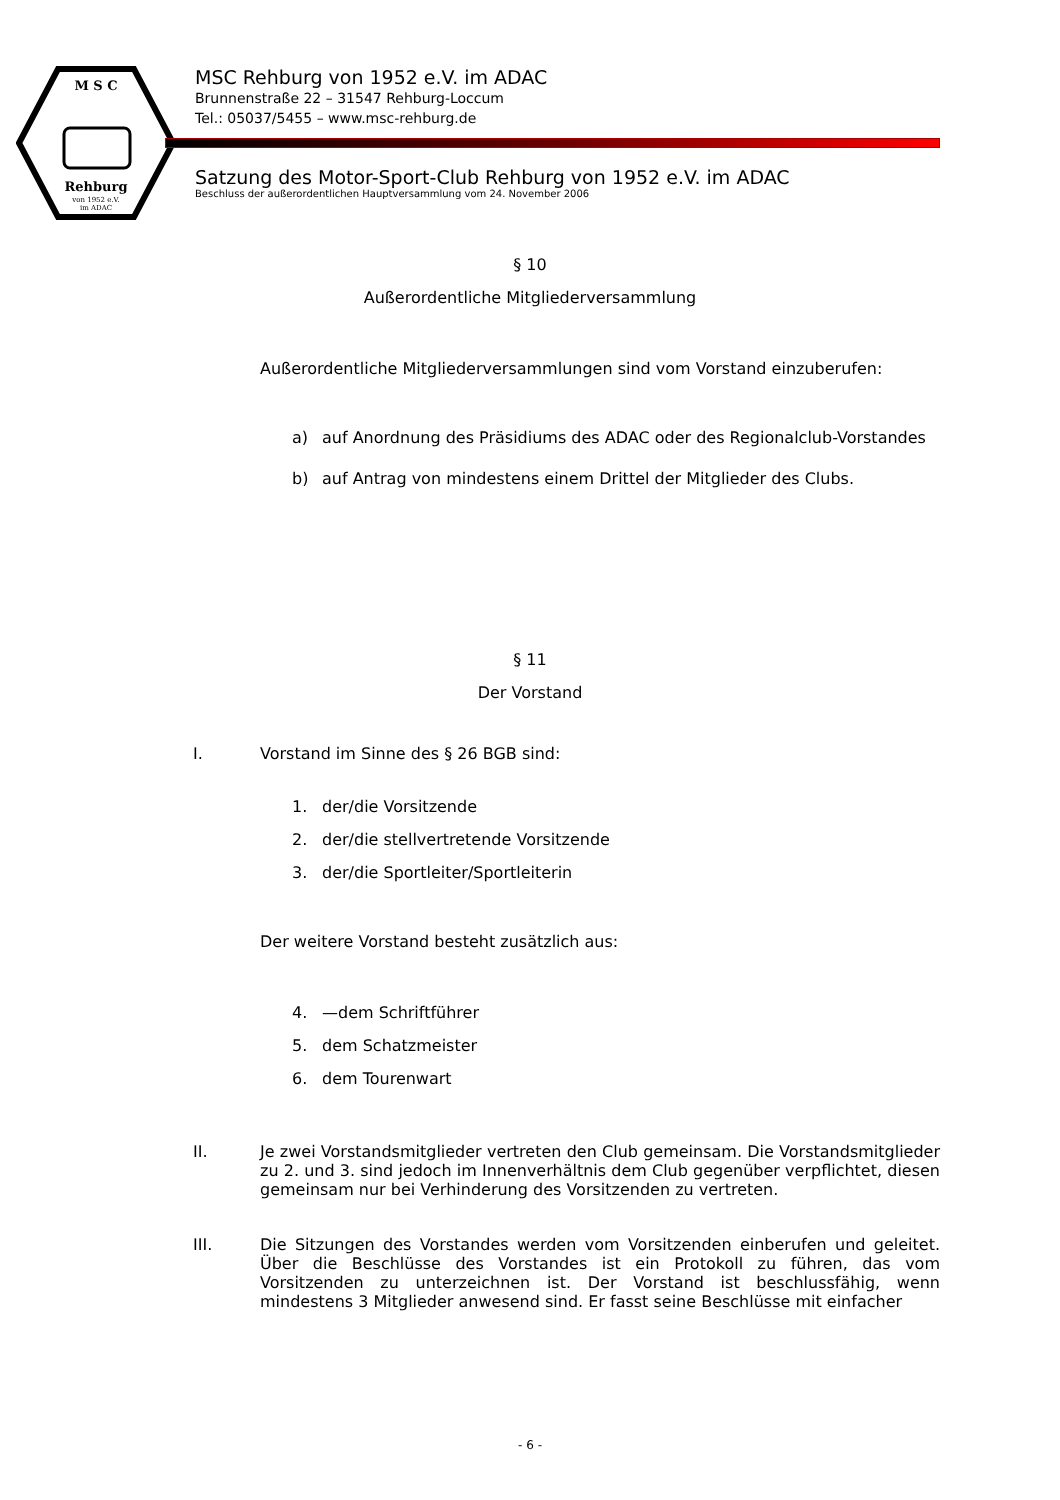M S C
Rehburg
von 1952 e.V.
im ADAC
MSC Rehburg von 1952 e.V. im ADAC
Brunnenstraße 22 – 31547 Rehburg-Loccum
Tel.: 05037/5455 – www.msc-rehburg.de
Satzung des Motor-Sport-Club Rehburg von 1952 e.V. im ADAC
Beschluss der außerordentlichen Hauptversammlung vom 24. November 2006
§ 10
Außerordentliche Mitgliederversammlung
Außerordentliche Mitgliederversammlungen sind vom Vorstand einzuberufen:
a) auf Anordnung des Präsidiums des ADAC oder des Regionalclub-Vorstandes
b) auf Antrag von mindestens einem Drittel der Mitglieder des Clubs.
§ 11
Der Vorstand
I. Vorstand im Sinne des § 26 BGB sind:
1. der/die Vorsitzende
2. der/die stellvertretende Vorsitzende
3. der/die Sportleiter/Sportleiterin
Der weitere Vorstand besteht zusätzlich aus:
4. —dem Schriftführer
5. dem Schatzmeister
6. dem Tourenwart
II. Je zwei Vorstandsmitglieder vertreten den Club gemeinsam. Die Vorstandsmitglieder zu 2. und 3. sind jedoch im Innenverhältnis dem Club gegenüber verpflichtet, diesen gemeinsam nur bei Verhinderung des Vorsitzenden zu vertreten.
III. Die Sitzungen des Vorstandes werden vom Vorsitzenden einberufen und geleitet. Über die Beschlüsse des Vorstandes ist ein Protokoll zu führen, das vom Vorsitzenden zu unterzeichnen ist. Der Vorstand ist beschlussfähig, wenn mindestens 3 Mitglieder anwesend sind. Er fasst seine Beschlüsse mit einfacher
- 6 -